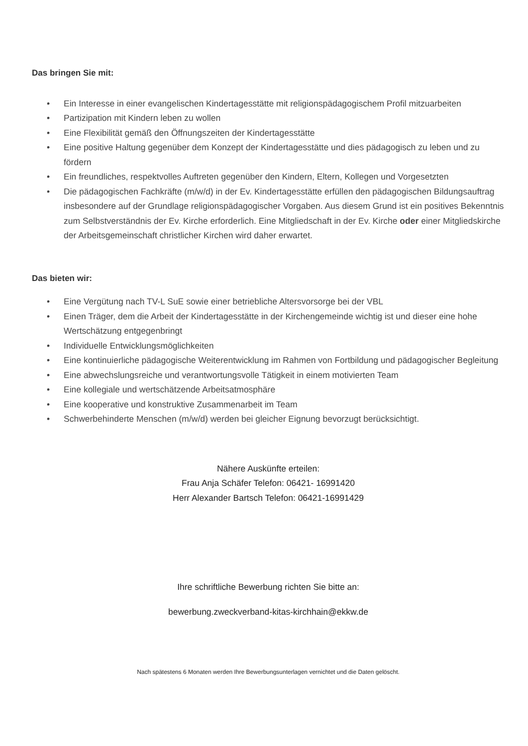Das bringen Sie mit:
• Ein Interesse in einer evangelischen Kindertagesstätte mit religionspädagogischem Profil mitzuarbeiten
• Partizipation mit Kindern leben zu wollen
• Eine Flexibilität gemäß den Öffnungszeiten der Kindertagesstätte
• Eine positive Haltung gegenüber dem Konzept der Kindertagesstätte und dies pädagogisch zu leben und zu fördern
• Ein freundliches, respektvolles Auftreten gegenüber den Kindern, Eltern, Kollegen und Vorgesetzten
• Die pädagogischen Fachkräfte (m/w/d) in der Ev. Kindertagesstätte erfüllen den pädagogischen Bildungsauftrag insbesondere auf der Grundlage religionspädagogischer Vorgaben. Aus diesem Grund ist ein positives Bekenntnis zum Selbstverständnis der Ev. Kirche erforderlich. Eine Mitgliedschaft in der Ev. Kirche oder einer Mitgliedskirche der Arbeitsgemeinschaft christlicher Kirchen wird daher erwartet.
Das bieten wir:
• Eine Vergütung nach TV-L SuE sowie einer betriebliche Altersvorsorge bei der VBL
• Einen Träger, dem die Arbeit der Kindertagesstätte in der Kirchengemeinde wichtig ist und dieser eine hohe Wertschätzung entgegenbringt
• Individuelle Entwicklungsmöglichkeiten
• Eine kontinuierliche pädagogische Weiterentwicklung im Rahmen von Fortbildung und pädagogischer Begleitung
• Eine abwechslungsreiche und verantwortungsvolle Tätigkeit in einem motivierten Team
• Eine kollegiale und wertschätzende Arbeitsatmosphäre
• Eine kooperative und konstruktive Zusammenarbeit im Team
• Schwerbehinderte Menschen (m/w/d) werden bei gleicher Eignung bevorzugt berücksichtigt.
Nähere Auskünfte erteilen:
Frau Anja Schäfer Telefon: 06421- 16991420
Herr Alexander Bartsch Telefon: 06421-16991429
Ihre schriftliche Bewerbung richten Sie bitte an:
bewerbung.zweckverband-kitas-kirchhain@ekkw.de
Nach spätestens 6 Monaten werden Ihre Bewerbungsunterlagen vernichtet und die Daten gelöscht.